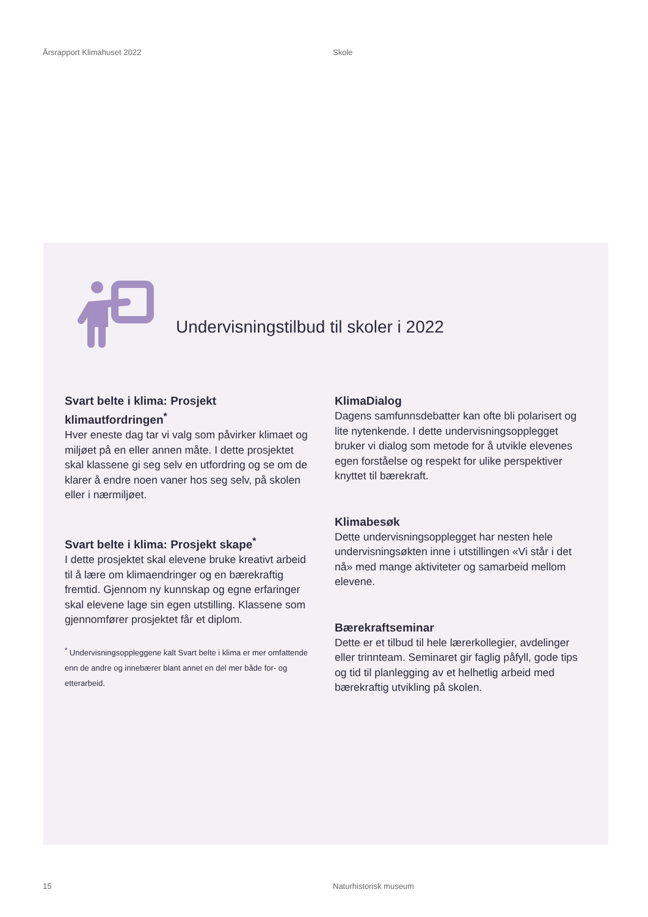Årsrapport Klimahuset 2022 Skole
Undervisningstilbud til skoler i 2022
Svart belte i klima: Prosjekt klimautfordringen<sup>*</sup>
Hver eneste dag tar vi valg som påvirker klimaet og miljøet på en eller annen måte. I dette prosjektet skal klassene gi seg selv en utfordring og se om de klarer å endre noen vaner hos seg selv, på skolen eller i nærmiljøet.
Svart belte i klima: Prosjekt skape<sup>*</sup>
I dette prosjektet skal elevene bruke kreativt arbeid til å lære om klimaendringer og en bærekraftig fremtid. Gjennom ny kunnskap og egne erfaringer skal elevene lage sin egen utstilling. Klassene som gjennomfører prosjektet får et diplom.
<sup>*</sup> Undervisningsoppleggene kalt Svart belte i klima er mer omfattende enn de andre og innebærer blant annet en del mer både for- og etterarbeid.
KlimaDialog
Dagens samfunnsdebatter kan ofte bli polarisert og lite nytenkende. I dette undervisningsopplegget bruker vi dialog som metode for å utvikle elevenes egen forståelse og respekt for ulike perspektiver knyttet til bærekraft.
Klimabesøk
Dette undervisningsopplegget har nesten hele undervisningsøkten inne i utstillingen «Vi står i det nå» med mange aktiviteter og samarbeid mellom elevene.
Bærekraftseminar
Dette er et tilbud til hele lærerkollegier, avdelinger eller trinnteam. Seminaret gir faglig påfyll, gode tips og tid til planlegging av et helhetlig arbeid med bærekraftig utvikling på skolen.
15 Naturhistorisk museum